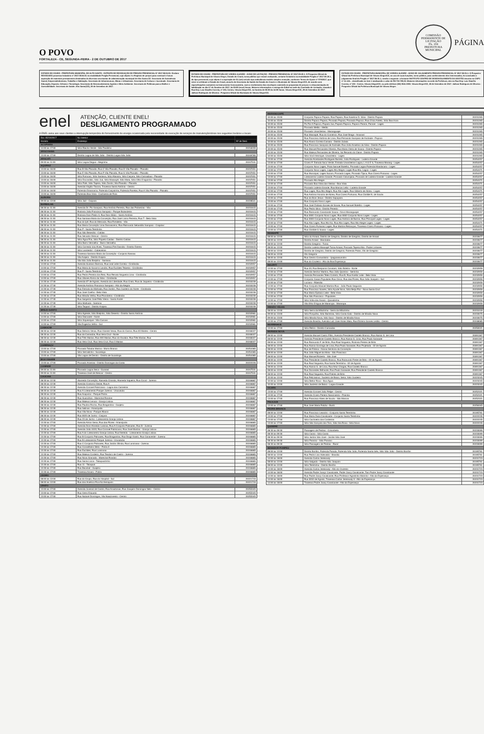O POVO
FORTALEZA - CE, SEGUNDA-FEIRA - 2 DE OUTUBRO DE 2017
COMISSÃO PERMANENTE DE LICITAÇÃO
Fls. 104
PREFEITURA MUNICIPAL
PÁGINA
ESTADO DO CEARÁ - PREFEITURA MUNICIPAL DE ALTO SANTO - EXTRATO DE REVOGAÇÃO DE PREGÃO PRESENCIAL Nº 2017.08.04.01. Declaro REVOGADO processo licitatório nº 2017.08.04.01 na modalidade Pregão Presencial, cujo objeto é o Registro de preços para eventual e futura aquisição de materiais permanentes destinados às diversas secretarias de administração municipal de Alto Santo-CE. Secretaria de Assistência Social, Empreendedorismo, Trabalho e Habitação. Secretaria de Infraestrutura, Obras e Urbanismo. Secretaria de Cultura e Juventude. Secretaria de Educação, Esporte, Ciência e Tecnologia. Secretaria de Desenvolvimento Agrário e Meio Ambiente. Secretaria de Políticas para a Mulher e Acessibilidade. Secretaria de Saúde. Alto Santo(CE), 29 de Setembro de 2017.
ESTADO DO CEARÁ - PREFEITURA DE VÁRZEA ALEGRE - AVISO DE LICITAÇÃO - PREGÃO PRESENCIAL Nº 2017.09.20.1. O Pregoeiro Oficial da Prefeitura Municipal de Várzea Alegre, Estado do Ceará, torna público que estará realizando, certame licitatório na modalidade Pregão nº 2017.09.20.1, do tipo presencial, cujo objeto é a aquisição de 01 (um) veículo tipo ambulância modelo simples remoção, conforme Termo de Ajuste nº 079/2017, que entre si celebram o Estado do Ceará, através da Secretaria da Saúde do Estado do Ceará e o Município de Várzea Alegre/CE, de acordo com especificações contantes no Instrumento Convocatório, com o recebimento dos envelopes contendo as propostas de preços e a documentação de habilitação no dia 17 de Outubro de 2017, às 09:00 (nove) horas. Maiores informações e entrega do Edital na sede da Comissão de Licitação, situada à Rua Dep. Luiz Otacílio Correia, nº 153, Centro, Várzea Alegre/CE, no horário de 08:00 às 14:00 horas. Várzea Alegre/CE, 29 de Setembro de 2017. Jailson Rodrigues de Oliveira - Pregoeiro Oficial do Município de Várzea Alegre/CE.
ESTADO DO CEARÁ - PREFEITURA MUNICIPAL DE VÁRZEA ALEGRE - AVISO DE JULGAMENTO PREGÃO PRESENCIAL Nº 2017.08.01.1. O Pregoeiro Oficial da Prefeitura Municipal de Várzea Alegre/CE, no uso de suas funções, torna público, para conhecimento dos interessados, foi concluído o julgamento final do Pregão nº 2017.08.01.1, sendo o seguinte: a licitante INSTITUTO CENTRO DE DESENVOLVIMENTO DA GESTÃO inscrito no CNPJ nº 11.124... classificado no lote 1 totalizando o valor de R$ 732.765,63. Maiores informações na sede da Prefeitura, sito na Rua Dep. Luiz Otacílio Correia, nº 153 - Centro, Várzea Alegre/CE, ou pelo telefone (88) 3541-3093. Várzea Alegre/CE, 28 de Setembro de 2017. Jailson Rodrigues de Oliveira - Pregoeiro Oficial da Prefeitura Municipal de Várzea Alegre.
enel
ATENÇÃO, CLIENTE ENEL!
DESLIGAMENTO PROGRAMADO
A ENEL avisa aos seus clientes a interrupção temporária do fornecimento de energia ocasionada pela necessidade de execução de serviços de manutenção/obras nos seguintes horários e locais:
| Dia: 05/10/2017 | No Interior | |
| --- | --- | --- |
| Horário | Endereço | Nº de Desl. |
| ACOPIARA | | |
| 14:00 às 17:00 | Sítio Riacho Verde - São Paulinho | 20218209 |
| ARACOIABA | | |
| 13:00 às 17:00 | Distrito Lagoa de São João - Distrito Lagoa São João | 20249785 |
| ARACATI | | |
| 09:00 às 11:00 | Sítio Lagoa Dágua - Alegrinha | 20247531 |
| AQUIRAZ | | |
| 13:00 às 16:00 | Rua B Vila Planalto, Rua C Vila Planalto, Rua D Vila Planalto - Planalto | 20237051 |
| 13:00 às 16:00 | Rua E Vila Planalto, Rua F Vila Planalto, Rua G Vila Planalto - Planalto | 20237051 |
| 13:00 às 16:00 | Sítio Formoso, Sítio Santana, Sítio Altamira, Sítio Caiçara, Sítio Carnaúbas - Planalto | 20237051 |
| 13:00 às 16:00 | Sítio Escondido, Sítio Juá, Sítio Massapê, Sítio Mata, Sítio Olho D'aguinha - Planalto | 20237051 |
| 13:00 às 16:00 | Sítio Poté, Sítio Tapera, Sítio Zumbi, Vila Planalto - Planalto | 20237051 |
| 13:00 às 16:00 | Avenida Virgílio Távora, Travessa Santo Antônio - Centro | 20237051 |
| 13:00 às 16:00 | Fazenda Dinamarca, Fazenda Caiçarinha, Fazenda Favelas, Rua A Vila Planalto - Planalto | 20237051 |
| 13:00 às 16:00 | Fazenda Boa Vista - Cachoeira de Fora | 20237051 |
| AURORA | | |
| 09:00 às 12:00 | Sítio Juiz - Caipara | 20228541 |
| BARBALHA | | |
| 08:30 às 11:30 | Avenida Dr. Pio Sampaio, Rua Antônio Ferreira, Rua das Palmeiras - Vila | 20231615 |
| 08:30 às 11:30 | Rodovia João Francisco Sampaio - Parque Bulandeira | 20231615 |
| 08:30 às 11:30 | Rodovia Dom Pedro II, Rua Dom Mário - Santo Antônio | 20231615 |
| 08:30 às 11:30 | Rua Santana Maria da Conceição, Rua José Livino Ferreira, Rua T - Bela Vista | 20231615 |
| 08:30 às 11:30 | Rua do Ipê, Rua do Mercado, Rua Fortaleza - Vila | 20231615 |
| 08:30 às 11:30 | Rua Maria Conceição Lima Damasceno, Rua Raimundo Sebastião Sampaio - Crajubar | 20231615 |
| 08:30 às 11:30 | Rua P - Santa Terezinha | 20231615 |
| 08:30 às 11:30 | Rua São Benedito - Caldas | 20231615 |
| 08:30 às 11:30 | Rua Senador Alencar - Centro | 20231615 |
| 08:30 às 11:30 | Sítio Água Fria, Sítio Piqueto Caldas - Distrito Caldas | 20231615 |
| 08:30 às 11:30 | Sítio Barro Vermelho - Barro Vermelho | 20231615 |
| 08:30 às 11:30 | Sítio Corredor dos Alves, Travessa Frei Damião - Distrito Estrela | 20231615 |
| 08:30 às 11:30 | Sítio Lambedor - Cabeceiras | 20231615 |
| 08:30 às 11:30 | Travessa Santana Maria da Conceição - Conjunto Nassau | 20231615 |
| 08:30 às 11:30 | Vila Arajara - Distrito Arajara | 20231615 |
| 08:30 às 11:30 | Vila São João Brejinho - Santana | 20231615 |
| 14:00 às 17:00 | Avenida Gustavo Barroso, Rua Leal Leite Correia - Cirolândia | 20232957 |
| 14:00 às 17:00 | Rua Maria do Socorro Landim, Rua Euclides Teixeira - Cirolândia | 20232957 |
| 14:00 às 17:00 | Rua P - Santa Terezinha | 20232957 |
| 14:00 às 17:00 | Rua Pedro Pereira dos Reis, Rua Renato Nogueira Lima - Cirolândia | 20232957 |
| 14:00 às 17:00 | Rua Ulisses Alvino da Silva - Cirolândia | 20232957 |
| 14:30 às 17:30 | Avenida 07 de Agosto, Avenida da Liberdade, Rua Crato, Rua da Jaqueira - Cirolândia | 20233239 |
| 14:30 às 17:30 | Avenida Antônio Francisco Sampaio - Alto da Alegria | 20233239 |
| 14:30 às 17:30 | Rua Estrada da Malhada, Rua Jardim, Rua Juazeiro do Norte - Cirolândia | 20233239 |
| 14:30 às 17:30 | Rua José Coelho - Bela Vista | 20233239 |
| 14:30 às 17:30 | Rua Missão Velha, Rua Pitombeira - Cirolândia | 20233239 |
| 14:30 às 17:30 | Rua Sargento José Félix Vieira - Santo André | 20233239 |
| 14:30 às 17:30 | Sítio Malhada - Santana | 20233239 |
| 14:30 às 17:30 | Sítio Taquari - Distrito Arajara | 20233239 |
| BREJO SANTO | | |
| 14:00 às 17:00 | Sítio Agreste, Sítio Brejinho, Sítio Deserto - Distrito Santo Antônio | 20232981 |
| 14:00 às 17:00 | Sítio Diamante - Norte | 20232981 |
| 14:00 às 17:00 | Sítio Xiquexique - Vila Cuncas | 20232981 |
| 14:00 às 17:00 | Vila Engenho Velho - Sul | 20232981 |
| CAMOCIM | | |
| 08:30 às 12:30 | Rua Delmiro Veras, Rua Vicente Veras, Rua do Carmo, Rua 03 Martes - Centro | 20248327 |
| 08:30 às 12:30 | Rua da Carnaúba, Rua Vera Cruz - Norte | 20248327 |
| 08:30 às 12:30 | Rua Três Marias, Rua 003 Marias, Rua do Ouvidor, Rua Três Marias, Rua | 20248327 |
| 08:30 às 12:30 | Rua Vera Cruz, Rua Vera Cruz, Rua 3 Marias | 20248327 |
| CARIRIAÇU | | |
| 13:00 às 17:00 | Povoado Tabuba Marina - Morro Branco | 20254385 |
| 13:00 às 17:00 | Sítio Serradinho - Sucatinga | 20254385 |
| 13:00 às 17:00 | Vila Lagoa de Dentro - Distrito de Sucatinga | 20254385 |
| BOA VIAGEM | | |
| 13:00 às 17:00 | Povoado Aroeiras - Distrito Domingos da Costa | 20222226 |
| CANINDÉ | | |
| 09:00 às 11:00 | Povoado Lagoa Seca - Guarani | 20247531 |
| 09:00 às 11:00 | Travessa José de Alencar - Centro | 20247531 |
| CAUCAIA | | |
| 08:30 às 12:30 | Alameda Conceição, Alameda Ciranda, Alameda Siqueira, Rua Cocal - Jurema | 20246887 |
| 08:30 às 12:30 | Avenida Contorno Oeste, Rua A | 20246887 |
| 08:30 às 12:30 | Avenida Coronel Fabriciano - Lagoa dos Carneiros | 20246887 |
| 08:30 às 12:30 | Rua A Loteamento Parque Jurema - Urucutuba | 20246887 |
| 08:30 às 12:30 | Rua Acapulco - Parque Potira | 20246887 |
| 08:30 às 12:30 | Rua Guarulhos - Marechal Rondon | 20246887 |
| 08:30 às 12:30 | Rua Mateus Lemos - Granja Lisboa | 20246887 |
| 08:30 às 12:30 | Rua Paulino Rocha, Rua Bragantina - Guajeru | 20246887 |
| 08:30 às 12:30 | Rua Salinas - Arianópolis | 20246887 |
| 08:30 às 12:30 | Rua Vila Nova - Parque Albano | 20246887 |
| 08:30 às 12:30 | Rua 0023 de Junho - Caiçara | 20246887 |
| 08:30 às 12:30 | Rua 23 de Junho - Loteamento Granja Lisboa | 20246887 |
| 13:30 às 17:00 | Avenida Airton Sena, Rua das Flores - Arianópolis | 20246885 |
| 13:30 às 17:00 | Avenida Dom Almeida Lustosa, Rua A Conjunto Palmares, Rua B - Jurema | 20246885 |
| 13:30 às 17:00 | Avenida João XXIII, Rua Coronel Fabriciano, Rua José Martins - Granja Lisboa | 20246885 |
| 13:30 às 17:00 | Rua A do Loteamento Granja Lisboa, Rua Nereida - Loteamento Granja Lisboa | 20246885 |
| 13:30 às 17:00 | Rua B Conjunto Palmares, Rua Bragantina, Rua Diogo Santo, Rua Canaverde - Jurema | 20246885 |
| 13:30 às 17:00 | Rua B Loteamento Parque Jurema - Urucutuba | 20246885 |
| 13:30 às 17:00 | Rua C Conjunto Palmares, Rua Jardim Olinda, Rua Luminosa - Jurema | 20246885 |
| 13:30 às 17:00 | Rua Conselheiro Melo - Potira II | 20246885 |
| 13:30 às 17:00 | Rua Euclides, Rua Luminosa | 20246885 |
| 13:30 às 17:00 | Rua Mateus Cordeiro, Rua Teodoro de Castro - Jurema | 20246885 |
| 13:30 às 17:00 | Rua Nova Granada - Marechal Rondon | 20246885 |
| 13:30 às 17:00 | Rua Santa Lúcia - Tabapuazinho | 20246885 |
| 13:30 às 17:00 | Rua 11 - Tabapuá | 20246885 |
| 13:30 às 17:00 | Rua Bacabal - Guajeru | 20246885 |
| 13:30 às 17:00 | Travessa Amaro - Potira | 20246885 |
| CEDRO | | |
| 08:00 às 12:00 | Rua do Grupo, Rua do Hospital - Sul | 20221733 |
| 08:00 às 12:00 | Rua dos Américo Fica No Aeroquim | 20221733 |
| CRATO | | |
| 13:00 às 17:00 | Avenida Juvenal de Castro, Rua Amazonas, Rua Joaquim Domingos Neto - Centro | 20255345 |
| 13:00 às 17:00 | Rua Cetro Eduardo | 20255345 |
| 13:00 às 17:00 | Rua Nazaré Domingos, Vila Nascimento - Centro | 20255345 |
| MARANGUAPE | | |
| 10:00 às 15:00 | Conjunto Papoco Papara, Rua Papara, Rua Anselmo D. Silva - Distrito Papara | 20231265 |
| 10:00 às 15:00 | Distrito Papoco Papara, Povoado Papara, Povoado Papoco, Rua Chico Antelo, Sítio Boa Hora | 20231265 |
| 10:00 às 15:00 | Pa Par A Papoco, Papara Jua, Papara Papoco, Papoco Parara, Parane - Lages | 20231265 |
| 10:00 às 15:00 | Povoado Melão - Melão | 20231265 |
| 10:00 às 15:00 | Povoado Umarizeiras - Maranguape | 20231265 |
| 10:00 às 15:00 | Rua Massapê, Rua do Comércio, Rua José Braga - Amanari | 20231265 |
| 10:00 às 15:00 | Rua Francisco Antônio de Lima, Rua Fernando Sampaio de Andrade - Papoco | 20231265 |
| 10:00 às 15:00 | Rua Alvaro Correia Camara - Distrito Jubaia | 20231265 |
| 10:00 às 15:00 | Rua Francisco Sampaio de Andrade, Rua João Anselmo da Silva - Distrito Papara | 20231265 |
| 10:00 às 15:00 | Rua Manoel Fernandes Oliveira, Rua Maria Vieira de Sousa - Distrito Papara | 20231265 |
| 10:00 às 15:00 | Rua Mateus Fernandes de Oliveira, Sá Recanto do Clane - Distrito Papara | 20231265 |
| 10:00 às 15:00 | Sítio Vovô Henrique, Umarizeira - Lages | 20231265 |
| 13:00 às 17:00 | Avenida Alcebiades Rodrigues Barreto, João Rodrigues - Ladeira Grande | 20254257 |
| 13:00 às 17:00 | Cícero F. Estrada Saco Verde, Estrada Umarizeiras Lagoa, L A G E S, Travessa Marang - Lages | 20254257 |
| 13:00 às 17:00 | Conjunto Novo Lages, Praia Samuel Botelho, Povoado Lagoa Fazenda Mandacaru - Lages | 20254257 |
| 13:00 às 17:00 | Conjunto Novo Lages, Lages Alto Alegre, Lages Rua Alta, Lagos - Lages | 20254371 |
| 13:00 às 17:00 | Rua Municipal, Lages Sucam, Povoado Lages, Povoado Tijuca, Rua Cícero Frutuoso - Lages | 20254257 |
| 13:00 às 17:00 | Loteamento Ladeira Grande, Povoado Columijuba, Povoado de Ladeira Grande - Ladeira Grande | 20254257 |
| 13:00 às 17:00 | Povoado Alto Alegre | 20254371 |
| 13:00 às 17:00 | Povoado Boa Vista dos Vieiras - Boa Vista | 20254371 |
| 13:00 às 17:00 | Povoado Ladeira Grande, Rua Marcos Leão - Ladeira Grande | 20254257 |
| 13:00 às 17:00 | Rua Lages, Rua Alto Alegre, Rua Alto Lages, Rua Gilberto de Abreu - Lages | 20254371 |
| 13:00 às 17:00 | Rua Antônio Honório de Abreu, Rua Cícero Furtuoso, Rua Clotilde N. de Souza | 20254257 |
| 13:00 às 17:00 | Rua do Bom Jesus - Distrito Sapupara | 20254257 |
| 13:00 às 17:00 | Rua Conjunto Novo Lages | 20254257 |
| 13:00 às 17:00 | Rua José Evilásio Gomes de Sousa, Rua Samuel Botelho - Lages | 20254257 |
| 13:00 às 17:00 | Rua Pedro Silva - Distrito Penedo | 20254257 |
| 13:00 às 17:00 | Rua Raimundo Cavalcante Sousa - Novo Maranguape | 20254257 |
| 13:00 às 17:00 | Rua 0001 Conjunto Novo Lages, Rua 0002 Conjunto Novo Lages - Lages | 20254257 |
| 13:00 às 17:00 | Rua 0003 Conjunto Novo Lages, Rua Antônio de Barros, Rua Principal Lages - Lages | 20254257 |
| 13:00 às 17:00 | Rua Alta Lages, Rua Alto No, Rua Alta Lages, Rua Alto Alegre Lages - Lages | 20254371 |
| 13:00 às 17:00 | Rua Cícero Furtuoso Lages, Rua Martins Rebouças, Travessa Cícero Frutuoso - Lages | 20254257 |
| 13:00 às 17:00 | Rua Clotilde G Sousa - Lages | 20254371 |
| MASSAPÊ | | |
| 08:00 às 12:00 | Sítio do Arraial, Distrito de Gregório, Distrito de Gregório, Distrito de Arraial | 20233677 |
| 08:00 às 12:00 | Distrito Arraial - Mumbaba | 20233677 |
| 08:00 às 12:00 | Distrito Gregório - Tuína | 20233677 |
| 08:00 às 12:00 | Distrito Ladeira Massapê Tuína Arraial, Povoado Tapera Alta - Padre Linhares | 20233677 |
| 08:00 às 12:00 | Distrito de Gregório, Distrito de Gregório, Fazenda Patos, Olo de Gregório | 20233677 |
| 08:00 às 12:00 | Olo Gregório | 20233677 |
| 08:00 às 12:00 | Rua Centro Comunitário - Ipaguassumirim | 20233677 |
| 08:00 às 12:00 | Rua do Cruzeiro - Alto da Boa Esperança | 20233677 |
| MAURITI | | |
| 14:00 às 17:00 | Rua 03, Rua Benjamin Constant, Sítio Boleza - Norte | 20232959 |
| 14:00 às 17:00 | Avenida Senhor Martins, Rua João Quintino - Serrinha | 20232959 |
| 14:00 às 17:00 | Avenida Fernandes Teles Cortezo, Rua B, Rua Amélio Leite - Bela Vista | 20232959 |
| 14:00 às 17:00 | Conjunto Casas Populares Rua Cinco, Rua das Flores, Rua João Joaquim - Sul | 20232959 |
| 14:00 às 17:00 | Luciano - Ribeirão | 20232959 |
| 14:00 às 17:00 | Rua Conjunto Manoel Martins Rua - João Paulo Segundo | 20232959 |
| 14:00 às 17:00 | Rua Francisco Soares, Sítio Açude Novo, Sítio Beija Flor - Nova Santa Cruz | 20232959 |
| 14:00 às 17:00 | Rua Mario Epitácio Leite - Bela Vista | 20232959 |
| 14:00 às 17:00 | Rua São Francisco - Populares | 20232959 |
| 14:00 às 17:00 | Sítio Volta dos Amaro - Quixabinha | 20232959 |
| 14:00 às 17:00 | Vila Olho D'água de Mararupa - Mararupa | 20232959 |
| MISSÃO VELHA | | |
| 08:00 às 12:00 | Sítio Serra da Mãozinha - Serra da Mãozinha | 20231019 |
| 09:00 às 13:00 | Sítio Forquilha, Sítio Barreiras, Sítio Canta Galo - Distrito de Missão Nova | 20233075 |
| 09:00 às 13:00 | Sítio Missão Nova, Sítio Saco - Distrito de Missão Nova | 20233075 |
| 14:00 às 17:00 | Avenida Brasília, Avenida Luiz Jose Arrais Maia, Rua Elizário Gomes Leitão - Centro | 20248085 |
| MORRINHOS | | |
| 13:00 às 17:00 | Sítio Retiro - Distrito Carnaúba | 20250021 |
| MORADA NOVA | | |
| 08:00 às 12:00 | Avenida Manoel Castro Filho, Avenida Presidente Castelo Branco, Rua Aluísio G. de Lima | 20091367 |
| 08:00 às 12:00 | Avenida Presidente Castelo Branco, Rua Aluísio G. Lima, Rua Paulo Sarasate | 20091367 |
| 08:00 às 12:00 | Rua Raimundo F. de Brito, Rua Raul Nogueira, Rodovia Freires de Brito | 20091367 |
| 08:00 às 12:00 | Rua Aluísio Gonzaga de Lima, Rua Paulo Sarasate, Rua Projetada - 02 de Agosto | 20091367 |
| 08:00 às 12:00 | Rua de Fátima - Nossa Senhora da Conceição | 20091367 |
| 08:00 às 12:00 | Rua João Miguel da Mota - São Francisco | 20091367 |
| 08:00 às 12:00 | Rua Manoel Roberto - São José | 20091367 |
| 08:00 às 12:00 | Rua Presidente Castelo Branco, Rua Raimundo Freire de Brito - 02 de Agosto | 20091367 |
| 08:00 às 12:00 | Rua Raul Nogueira, Rua Santa Terezinha - 02 de Agosto | 20091367 |
| 08:00 às 12:00 | Rua Aluísio G. de Lima, Rua Artur Chagas, Rua Castelo Branco | 20091367 |
| 08:00 às 12:00 | Rua Diomedes Brilhante, Rua Paulo Sarasate, Rua Presidente Castelo Branco | 20091367 |
| 08:00 às 12:00 | Rua Raul Nogueira, Rua Freires de Brito | 20091367 |
| 10:00 às 12:00 | Rua Felicíssimo, Juazeiro de Baixo, Setor, Sítio Juazeiro | 20223245 |
| 10:00 às 12:00 | Sítio Beltor Roxo - Boa Água | 20223245 |
| 10:00 às 12:00 | Sítio Juazeiro de Baixo - Lagoa Grande | 20223245 |
| OCARA | | |
| 13:00 às 17:00 | Avenida Coronel João Felipe - Centro | 20252321 |
| 13:00 às 17:00 | Avenida Cícero Pereira Nascimento - Prainha | 20252321 |
| 13:00 às 17:00 | Rua Francisco Alves de Souza - São Marcos | 20252321 |
| PACAJUS | | |
| 13:00 às 17:00 | Rua José Maria Falcão - Buriti | 20256345 |
| PEDRA BRANCA | | |
| 08:00 às 12:00 | Rua Francisco Leandro - Conjunto Santa Terezinha | 20195761 |
| 13:00 às 17:00 | Rua Maria Zaira Cavalcante - Conjunto Santa Terezinha | 20222235 |
| 13:00 às 17:00 | Sítio Cachoeira dos Cordeiros | 20222235 |
| 13:00 às 17:00 | Sítio São Gonçalo dos Toro, Sítio Sta Rosa - Sítio Novo | 20222235 |
| QUIXERÉ | | |
| 08:30 às 09:30 | Passagem de Pedras - Columbela | 20233099 |
| 08:30 às 09:30 | Sítio Canto - Sítio Canto | 20233099 |
| 08:30 às 09:30 | Sítio Jardim São José - Jardim São José | 20233099 |
| 08:30 às 09:30 | Sítio Paraíso - Sítio Paraíso | 20233099 |
| 08:30 às 09:30 | Sítio Passagem de Pedras - Rural | 20233099 |
| SENADOR POMPEU | | |
| 08:00 às 12:00 | Distrito Bonfim, Fazenda Parada, Fazenda São João, Fazenda Santa Inês, Sítio São João - Distrito Bonfim | 20195761 |
| 08:00 às 12:00 | Rua Pedro Lino Adevaldo - Brasília | 20195761 |
| 14:00 às 18:00 | Avenida Carlos Jereissaty | 20231723 |
| 08:00 às 12:00 | Sítio Salgado - Distrito São Joaquim | 20195761 |
| 08:00 às 12:00 | Sítio Terezinha - Distrito Bonfim | 20195761 |
| 14:00 às 18:00 | Avenida Carlos Jereissaty - Alto do Cruzeiro | 20231723 |
| 14:00 às 18:00 | Avenida Padre Joacyr Cavalcante, Padre Joacy Cavalcante, Tian Padre Joacy Cavalcante | 20231723 |
| 14:00 às 18:00 | Rua Padre Joacy Cavalcante, Rua Professor Agostinho Marinho - Alto da Esperança | 20231723 |
| 14:00 às 18:00 | Rua 0010 de Agosto, Travessa Carlos Jereissaty II - Alto da Esperança | 20231723 |
| 14:00 às 18:00 | Travessa Padre Joacy Cavalcante - Alto da Esperança | 20231723 |